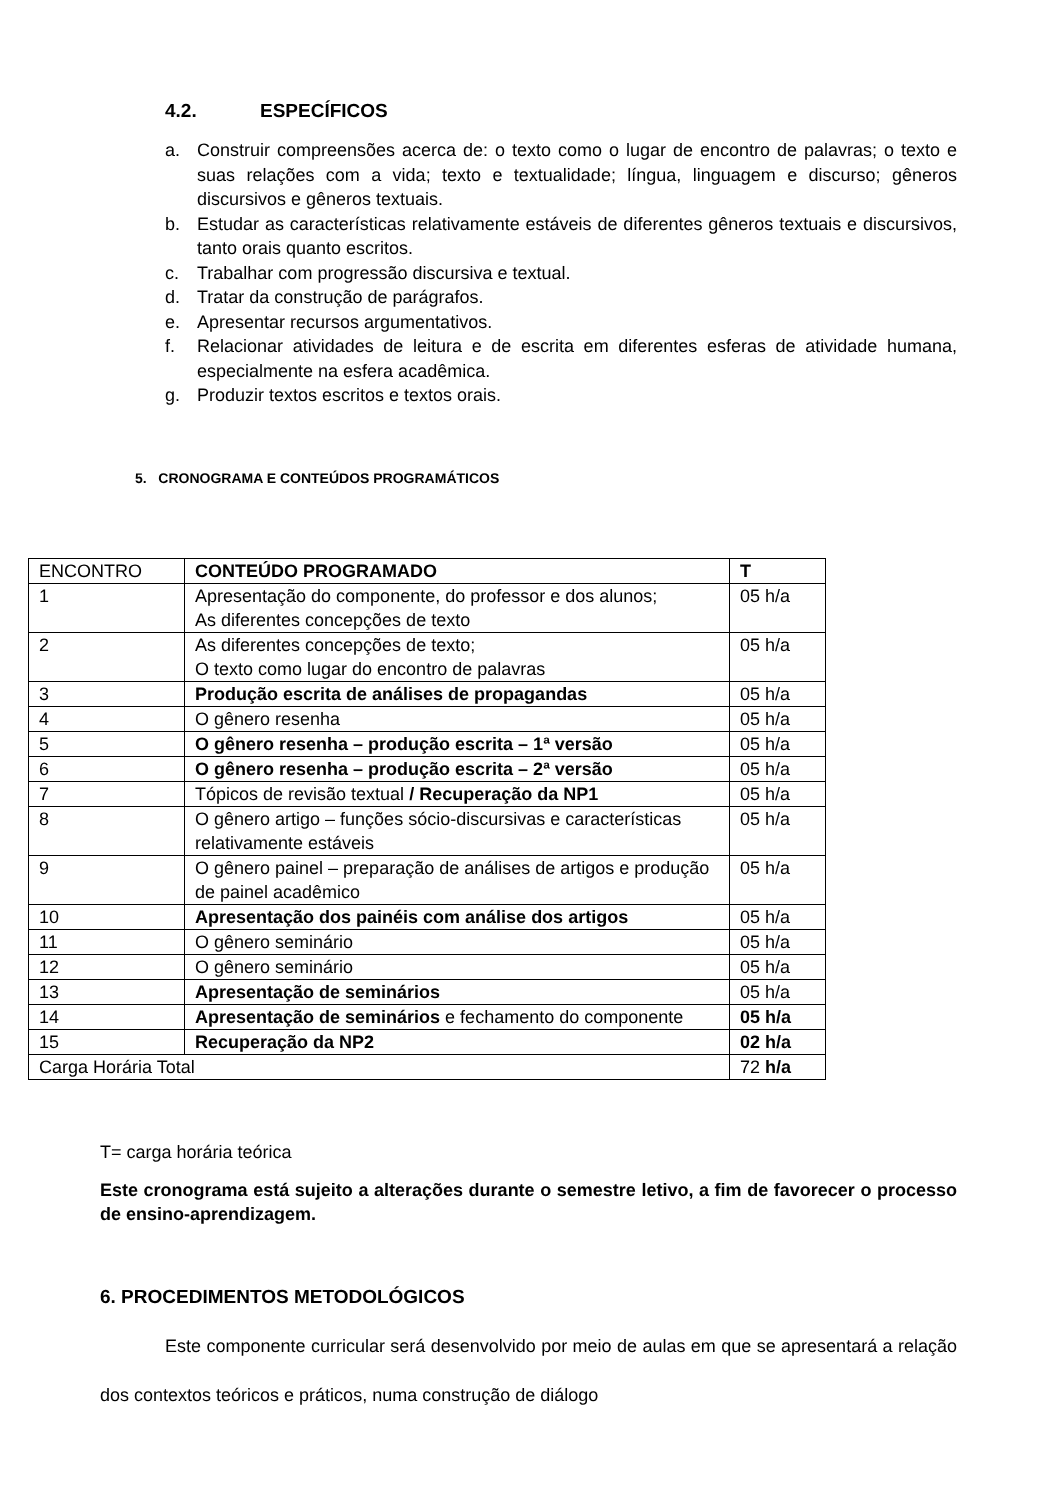4.2. ESPECÍFICOS
a. Construir compreensões acerca de: o texto como o lugar de encontro de palavras; o texto e suas relações com a vida; texto e textualidade; língua, linguagem e discurso; gêneros discursivos e gêneros textuais.
b. Estudar as características relativamente estáveis de diferentes gêneros textuais e discursivos, tanto orais quanto escritos.
c. Trabalhar com progressão discursiva e textual.
d. Tratar da construção de parágrafos.
e. Apresentar recursos argumentativos.
f. Relacionar atividades de leitura e de escrita em diferentes esferas de atividade humana, especialmente na esfera acadêmica.
g. Produzir textos escritos e textos orais.
5. CRONOGRAMA E CONTEÚDOS PROGRAMÁTICOS
| ENCONTRO | CONTEÚDO PROGRAMADO | T |
| 1 | Apresentação do componente, do professor e dos alunos; As diferentes concepções de texto | 05 h/a |
| 2 | As diferentes concepções de texto; O texto como lugar do encontro de palavras | 05 h/a |
| 3 | Produção escrita de análises de propagandas | 05 h/a |
| 4 | O gênero resenha | 05 h/a |
| 5 | O gênero resenha – produção escrita – 1ª versão | 05 h/a |
| 6 | O gênero resenha – produção escrita – 2ª versão | 05 h/a |
| 7 | Tópicos de revisão textual / Recuperação da NP1 | 05 h/a |
| 8 | O gênero artigo – funções sócio-discursivas e características relativamente estáveis | 05 h/a |
| 9 | O gênero painel – preparação de análises de artigos e produção de painel acadêmico | 05 h/a |
| 10 | Apresentação dos painéis com análise dos artigos | 05 h/a |
| 11 | O gênero seminário | 05 h/a |
| 12 | O gênero seminário | 05 h/a |
| 13 | Apresentação de seminários | 05 h/a |
| 14 | Apresentação de seminários e fechamento do componente | 05 h/a |
| 15 | Recuperação da NP2 | 02 h/a |
| Carga Horária Total | | 72 h/a |
T= carga horária teórica
Este cronograma está sujeito a alterações durante o semestre letivo, a fim de favorecer o processo de ensino-aprendizagem.
6. PROCEDIMENTOS METODOLÓGICOS
Este componente curricular será desenvolvido por meio de aulas em que se apresentará a relação dos contextos teóricos e práticos, numa construção de diálogo